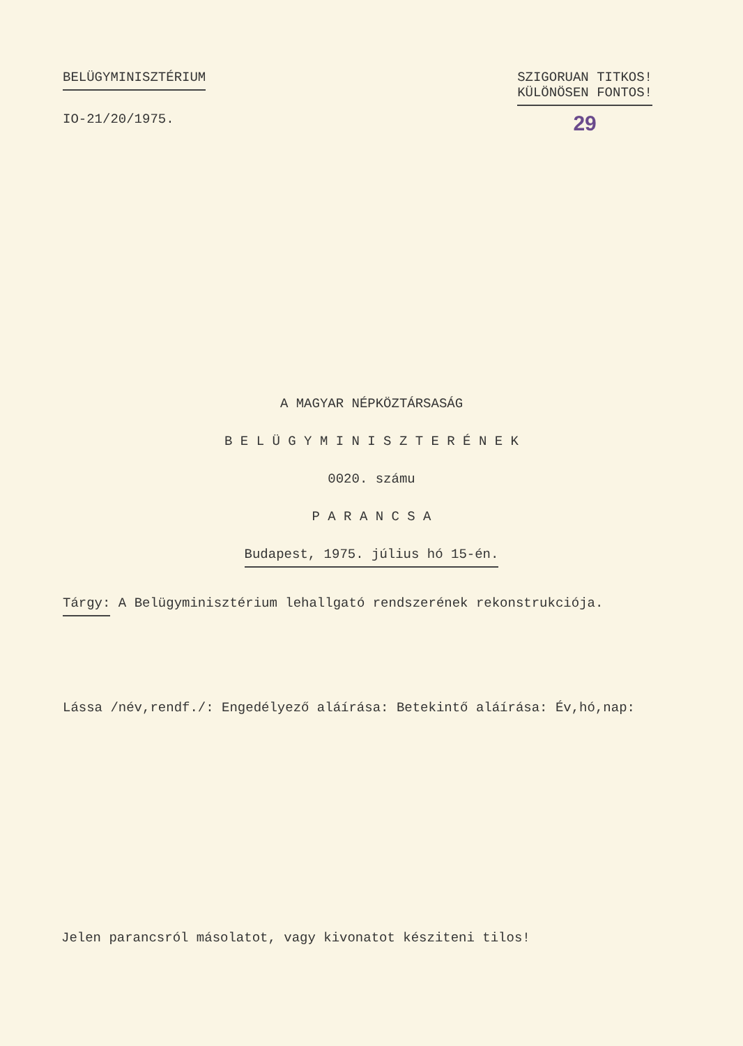BELÜGYMINISZTÉRIUM
IO-21/20/1975.
SZIGORUAN TITKOS!
KÜLÖNÖSEN FONTOS!
29
A MAGYAR NÉPKÖZTÁRSASÁG
B E L Ü G Y M I N I S Z T E R É N E K
0020. számu
P A R A N C S A
Budapest, 1975. július hó 15-én.
Tárgy: A Belügyminisztérium lehallgató rendszerének rekonstrukciója.
Lássa /név,rendf./: Engedélyező aláírása: Betekintő aláírása: Év,hó,nap:
Jelen parancsról másolatot, vagy kivonatot késziteni tilos!